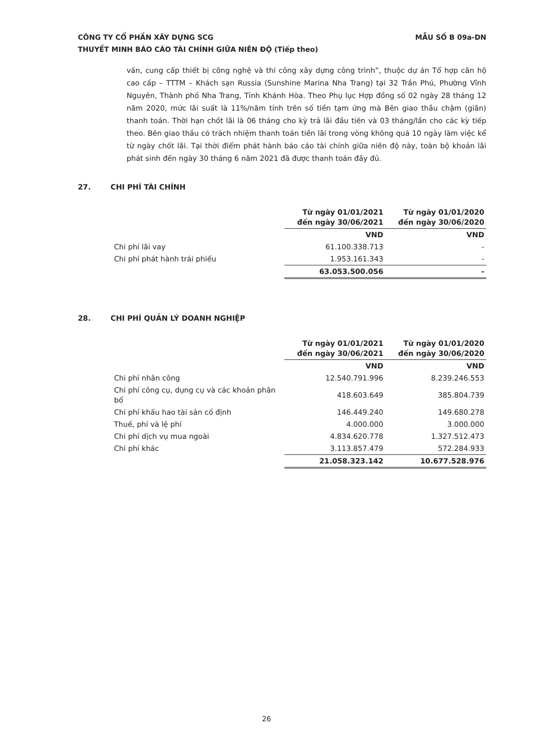MẪU SỐ B 09a-DN CÔNG TY CỔ PHẦN XÂY DỰNG SCG
THUYẾT MINH BÁO CÁO TÀI CHÍNH GIỮA NIÊN ĐỘ (Tiếp theo)
vấn, cung cấp thiết bị công nghệ và thi công xây dựng công trình”, thuộc dự án Tổ hợp căn hộ cao cấp – TTTM – Khách sạn Russia (Sunshine Marina Nha Trang) tại 32 Trần Phú, Phường Vĩnh Nguyên, Thành phố Nha Trang, Tỉnh Khánh Hòa. Theo Phụ lục Hợp đồng số 02 ngày 28 tháng 12 năm 2020, mức lãi suất là 11%/năm tính trên số tiền tạm ứng mà Bên giao thầu chậm (giãn) thanh toán. Thời hạn chốt lãi là 06 tháng cho kỳ trả lãi đầu tiên và 03 tháng/lần cho các kỳ tiếp theo. Bên giao thầu có trách nhiệm thanh toán tiền lãi trong vòng không quá 10 ngày làm việc kể từ ngày chốt lãi. Tại thời điểm phát hành báo cáo tài chính giữa niên độ này, toàn bộ khoản lãi phát sinh đến ngày 30 tháng 6 năm 2021 đã được thanh toán đầy đủ.
27. CHI PHÍ TÀI CHÍNH
| | Từ ngày 01/01/2021 đến ngày 30/06/2021 | Từ ngày 01/01/2020 đến ngày 30/06/2020 |
| | VND | VND |
| Chi phí lãi vay | 61.100.338.713 | - |
| Chi phí phát hành trái phiếu | 1.953.161.343 | - |
| | 63.053.500.056 | - |
28. CHI PHÍ QUẢN LÝ DOANH NGHIỆP
| | Từ ngày 01/01/2021 đến ngày 30/06/2021 | Từ ngày 01/01/2020 đến ngày 30/06/2020 |
| | VND | VND |
| Chi phí nhân công | 12.540.791.996 | 8.239.246.553 |
| Chi phí công cụ, dụng cụ và các khoản phân bổ | 418.603.649 | 385.804.739 |
| Chi phí khấu hao tài sản cố định | 146.449.240 | 149.680.278 |
| Thuế, phí và lệ phí | 4.000.000 | 3.000.000 |
| Chi phí dịch vụ mua ngoài | 4.834.620.778 | 1.327.512.473 |
| Chi phí khác | 3.113.857.479 | 572.284.933 |
| | 21.058.323.142 | 10.677.528.976 |
26